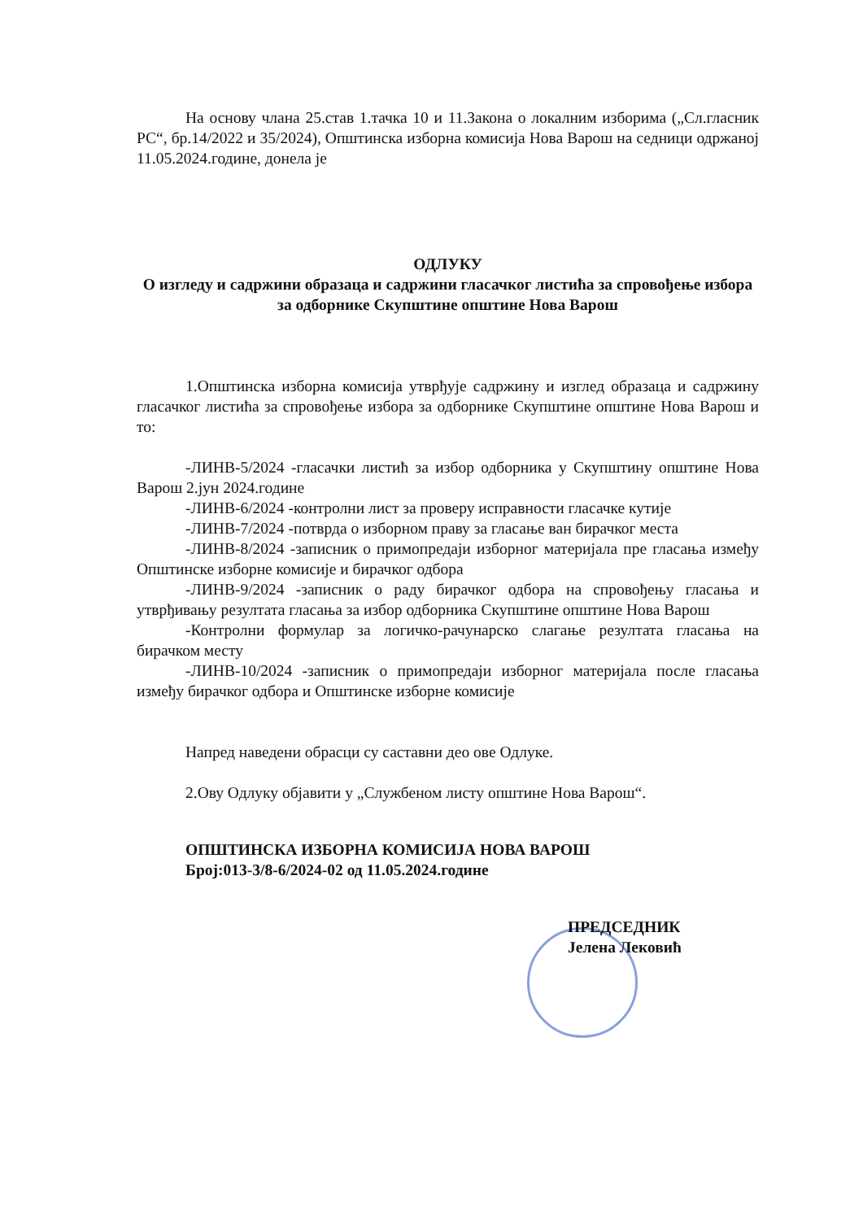На основу члана 25.став 1.тачка 10 и 11.Закона о локалним изборима („Сл.гласник РС“, бр.14/2022 и 35/2024), Општинска изборна комисија Нова Варош на седници одржаној 11.05.2024.године, донела је
ОДЛУКУ
О изгледу и садржини образаца и садржини гласачког листића за спровођење избора за одборнике Скупштине општине Нова Варош
1.Општинска изборна комисија утврђује садржину и изглед образаца и садржину гласачког листића за спровођење избора за одборнике Скупштине општине Нова Варош и то:
-ЛИНВ-5/2024 -гласачки листић за избор одборника у Скупштину општине Нова Варош 2.јун 2024.године
-ЛИНВ-6/2024 -контролни лист за проверу исправности гласачке кутије
-ЛИНВ-7/2024 -потврда о изборном праву за гласање ван бирачког места
-ЛИНВ-8/2024 -записник о примопредаји изборног материјала пре гласања између Општинске изборне комисије и бирачког одбора
-ЛИНВ-9/2024 -записник о раду бирачког одбора на спровођењу гласања и утврђивању резултата гласања за избор одборника Скупштине општине Нова Варош
-Контролни формулар за логичко-рачунарско слагање резултата гласања на бирачком месту
-ЛИНВ-10/2024 -записник о примопредаји изборног материјала после гласања између бирачког одбора и Општинске изборне комисије
Напред наведени обрасци су саставни део ове Одлуке.
2.Ову Одлуку објавити у „Службеном листу општине Нова Варош“.
ОПШТИНСКА ИЗБОРНА КОМИСИЈА НОВА ВАРОШ
Број:013-3/8-6/2024-02 од 11.05.2024.године
ПРЕДСЕДНИК
Јелена Лековић